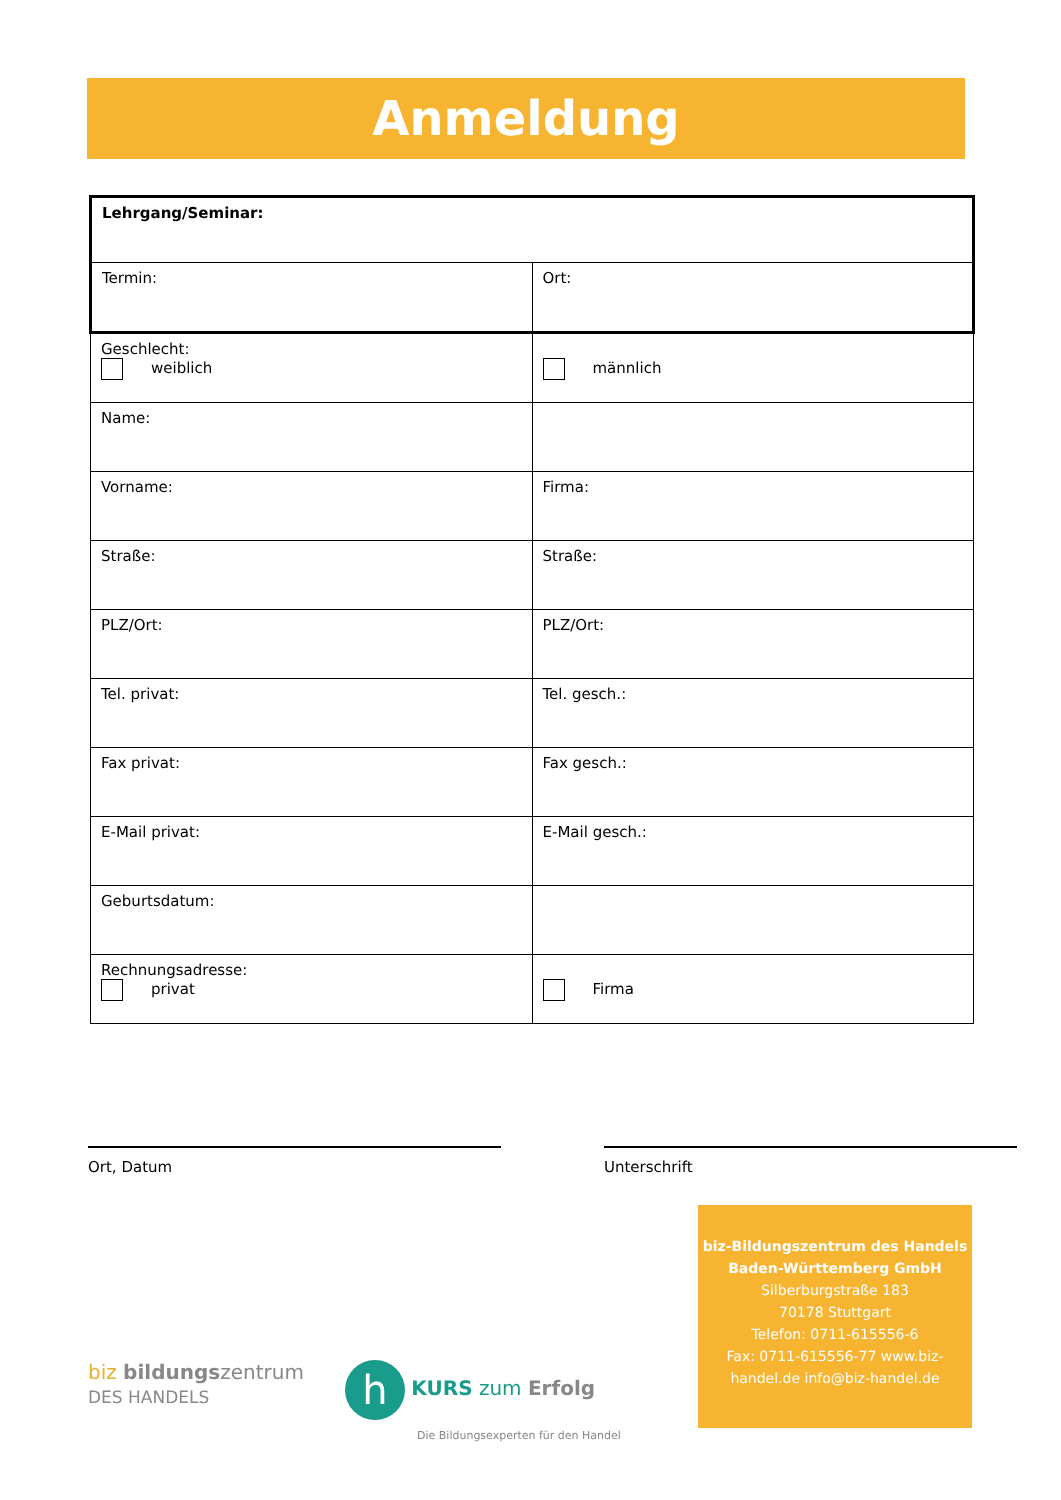Anmeldung
| Lehrgang/Seminar: | |
| Termin: | Ort: |
| Geschlecht: weiblich | männlich |
| Name: | |
| Vorname: | Firma: |
| Straße: | Straße: |
| PLZ/Ort: | PLZ/Ort: |
| Tel. privat: | Tel. gesch.: |
| Fax privat: | Fax gesch.: |
| E-Mail privat: | E-Mail gesch.: |
| Geburtsdatum: | |
| Rechnungsadresse: privat | Firma |
Ort, Datum Unterschrift
biz bildungszentrum
DES HANDELS
h KURS zum Erfolg
Die Bildungsexperten für den Handel
biz-Bildungszentrum des Handels
Baden-Württemberg GmbH
Silberburgstraße 183
70178 Stuttgart
Telefon: 0711-615556-6
Fax: 0711-615556-77 www.biz-handel.de info@biz-handel.de